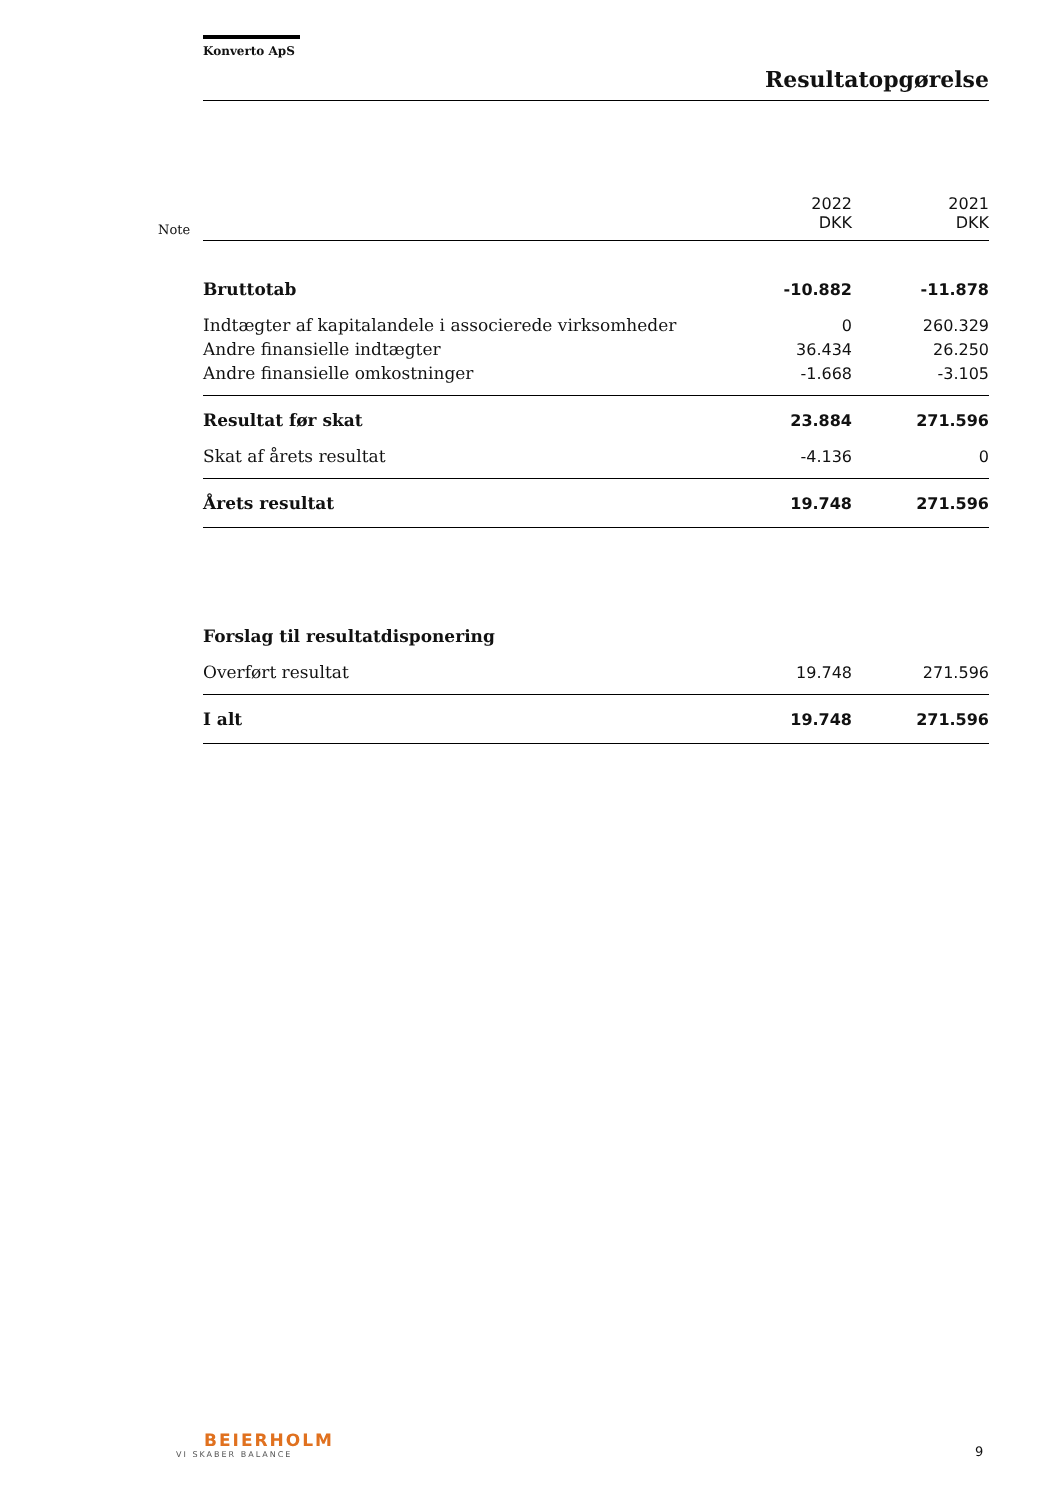Konverto ApS
Resultatopgørelse
| Note | | 2022 DKK | 2021 DKK |
| | Bruttotab | -10.882 | -11.878 |
| | Indtægter af kapitalandele i associerede virksomheder | 0 | 260.329 |
| | Andre finansielle indtægter | 36.434 | 26.250 |
| | Andre finansielle omkostninger | -1.668 | -3.105 |
| | Resultat før skat | 23.884 | 271.596 |
| | Skat af årets resultat | -4.136 | 0 |
| | Årets resultat | 19.748 | 271.596 |
| | Forslag til resultatdisponering | | |
| | Overført resultat | 19.748 | 271.596 |
| | I alt | 19.748 | 271.596 |
BEIERHOLM
VI SKABER BALANCE
9